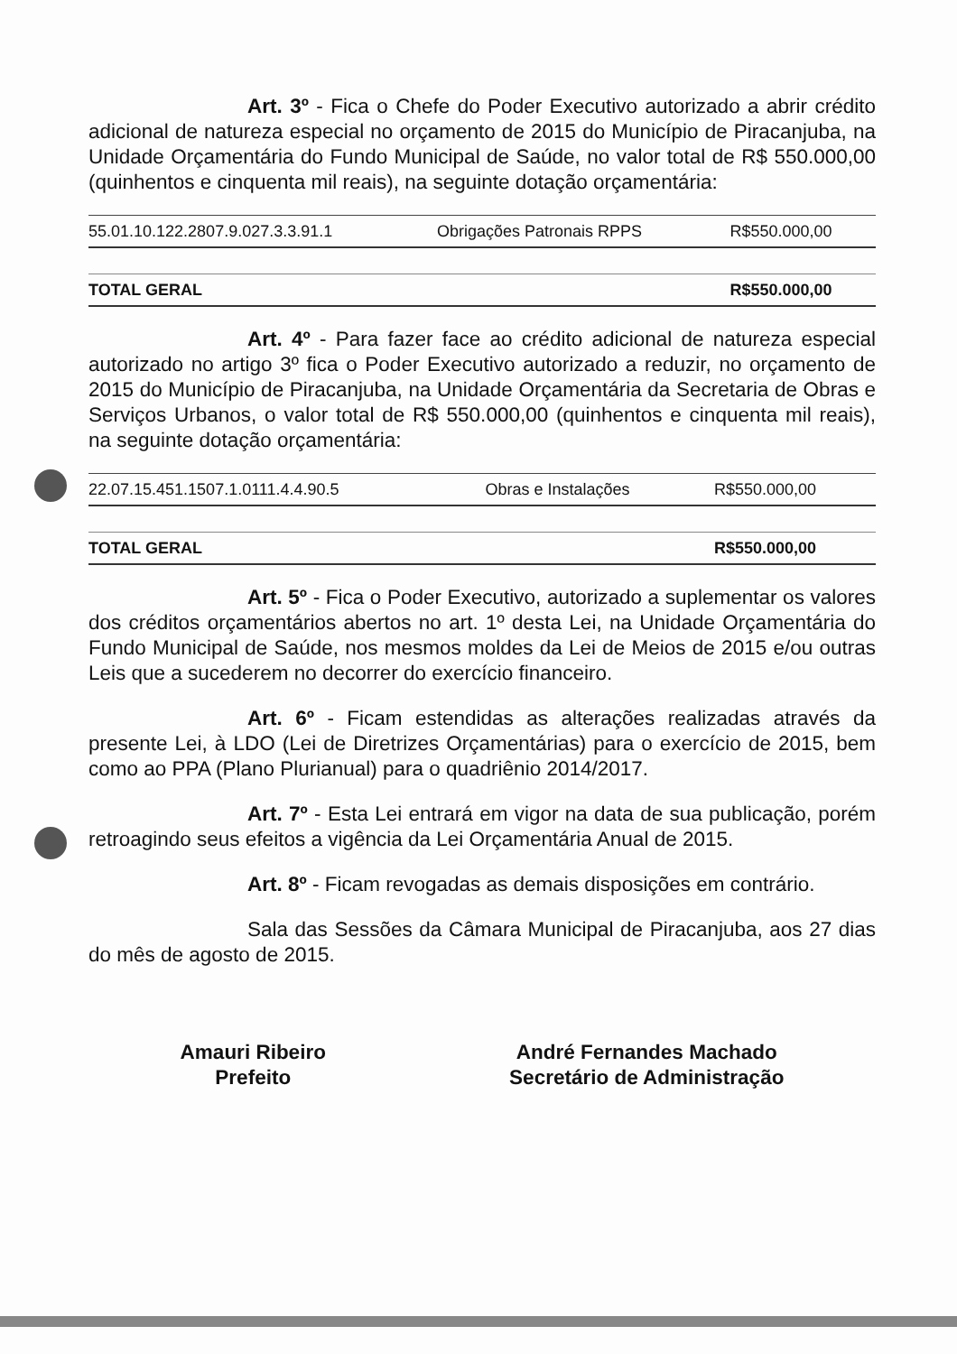Art. 3º - Fica o Chefe do Poder Executivo autorizado a abrir crédito adicional de natureza especial no orçamento de 2015 do Município de Piracanjuba, na Unidade Orçamentária do Fundo Municipal de Saúde, no valor total de R$ 550.000,00 (quinhentos e cinquenta mil reais), na seguinte dotação orçamentária:
| 55.01.10.122.2807.9.027.3.3.91.1 | Obrigações Patronais RPPS | R$550.000,00 |
| TOTAL GERAL | | R$550.000,00 |
Art. 4º - Para fazer face ao crédito adicional de natureza especial autorizado no artigo 3º fica o Poder Executivo autorizado a reduzir, no orçamento de 2015 do Município de Piracanjuba, na Unidade Orçamentária da Secretaria de Obras e Serviços Urbanos, o valor total de R$ 550.000,00 (quinhentos e cinquenta mil reais), na seguinte dotação orçamentária:
| 22.07.15.451.1507.1.0111.4.4.90.5 | Obras e Instalações | R$550.000,00 |
| TOTAL GERAL | | R$550.000,00 |
Art. 5º - Fica o Poder Executivo, autorizado a suplementar os valores dos créditos orçamentários abertos no art. 1º desta Lei, na Unidade Orçamentária do Fundo Municipal de Saúde, nos mesmos moldes da Lei de Meios de 2015 e/ou outras Leis que a sucederem no decorrer do exercício financeiro.
Art. 6º - Ficam estendidas as alterações realizadas através da presente Lei, à LDO (Lei de Diretrizes Orçamentárias) para o exercício de 2015, bem como ao PPA (Plano Plurianual) para o quadriênio 2014/2017.
Art. 7º - Esta Lei entrará em vigor na data de sua publicação, porém retroagindo seus efeitos a vigência da Lei Orçamentária Anual de 2015.
Art. 8º - Ficam revogadas as demais disposições em contrário.
Sala das Sessões da Câmara Municipal de Piracanjuba, aos 27 dias do mês de agosto de 2015.
Amauri Ribeiro
Prefeito
André Fernandes Machado
Secretário de Administração